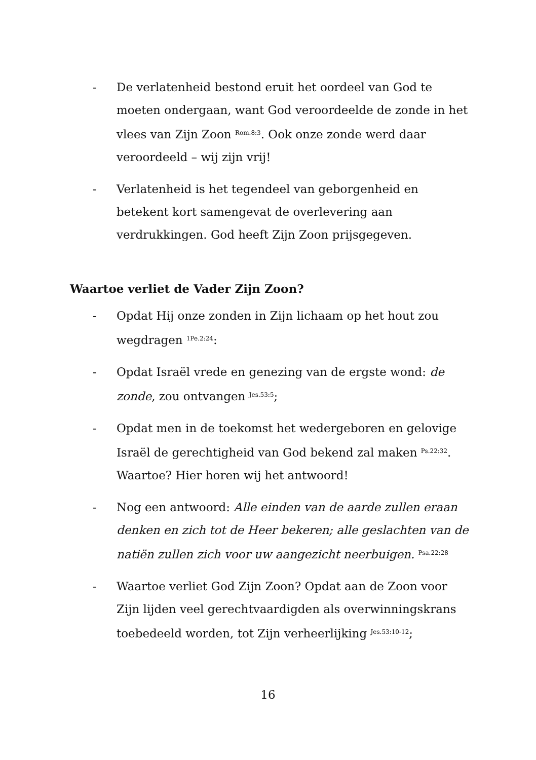- De verlatenheid bestond eruit het oordeel van God te moeten ondergaan, want God veroordeelde de zonde in het vlees van Zijn Zoon <sup>Rom.8:3</sup>. Ook onze zonde werd daar veroordeeld – wij zijn vrij!
- Verlatenheid is het tegendeel van geborgenheid en betekent kort samengevat de overlevering aan verdrukkingen. God heeft Zijn Zoon prijsgegeven.
Waartoe verliet de Vader Zijn Zoon?
- Opdat Hij onze zonden in Zijn lichaam op het hout zou wegdragen <sup>1Pe.2:24</sup>:
- Opdat Israël vrede en genezing van de ergste wond: de zonde, zou ontvangen <sup>Jes.53:5</sup>;
- Opdat men in de toekomst het wedergeboren en gelovige Israël de gerechtigheid van God bekend zal maken <sup>Ps.22:32</sup>. Waartoe? Hier horen wij het antwoord!
- Nog een antwoord: Alle einden van de aarde zullen eraan denken en zich tot de Heer bekeren; alle geslachten van de natiën zullen zich voor uw aangezicht neerbuigen. <sup>Psa.22:28</sup>
- Waartoe verliet God Zijn Zoon? Opdat aan de Zoon voor Zijn lijden veel gerechtvaardigden als overwinningskrans toebedeeld worden, tot Zijn verheerlijking <sup>Jes.53:10-12</sup>;
16